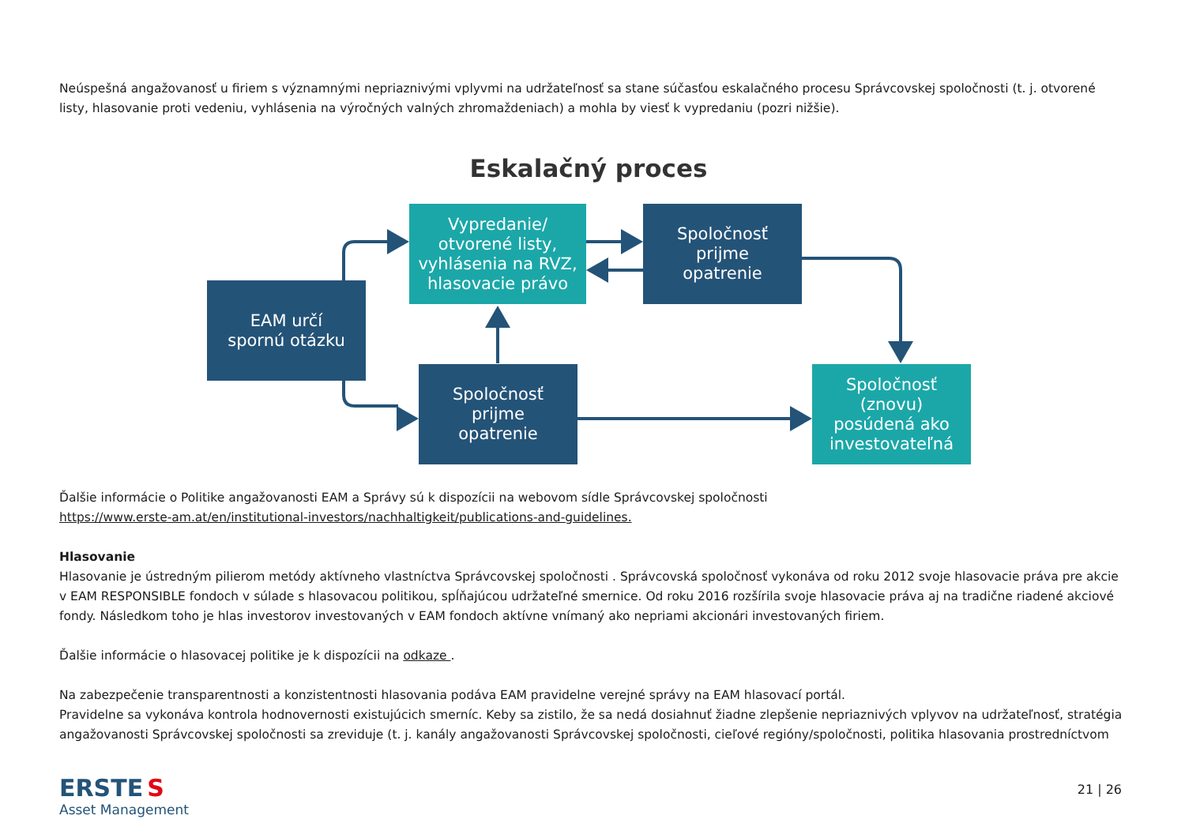Neúspešná angažovanosť u firiem s významnými nepriaznivými vplyvmi na udržateľnosť sa stane súčasťou eskalačného procesu Správcovskej spoločnosti (t. j. otvorené listy, hlasovanie proti vedeniu, vyhlásenia na výročných valných zhromaždeniach) a mohla by viesť k vypredaniu (pozri nižšie).
Eskalačný proces
Vypredanie/
otvorené listy,
vyhlásenia na RVZ,
hlasovacie právo
Spoločnosť
prijme
opatrenie
EAM určí
spornú otázku
Spoločnosť
prijme
opatrenie
Spoločnosť
(znovu)
posúdená ako
investovateľná
Ďalšie informácie o Politike angažovanosti EAM a Správy sú k dispozícii na webovom sídle Správcovskej spoločnosti
https://www.erste-am.at/en/institutional-investors/nachhaltigkeit/publications-and-guidelines.
Hlasovanie
Hlasovanie je ústredným pilierom metódy aktívneho vlastníctva Správcovskej spoločnosti . Správcovská spoločnosť vykonáva od roku 2012 svoje hlasovacie práva pre akcie v EAM RESPONSIBLE fondoch v súlade s hlasovacou politikou, spĺňajúcou udržateľné smernice. Od roku 2016 rozšírila svoje hlasovacie práva aj na tradične riadené akciové fondy. Následkom toho je hlas investorov investovaných v EAM fondoch aktívne vnímaný ako nepriami akcionári investovaných firiem.
Ďalšie informácie o hlasovacej politike je k dispozícii na odkaze .
Na zabezpečenie transparentnosti a konzistentnosti hlasovania podáva EAM pravidelne verejné správy na EAM hlasovací portál.
Pravidelne sa vykonáva kontrola hodnovernosti existujúcich smerníc. Keby sa zistilo, že sa nedá dosiahnuť žiadne zlepšenie nepriaznivých vplyvov na udržateľnosť, stratégia angažovanosti Správcovskej spoločnosti sa zreviduje (t. j. kanály angažovanosti Správcovskej spoločnosti, cieľové regióny/spoločnosti, politika hlasovania prostredníctvom
ERSTE S
Asset Management
21 | 26